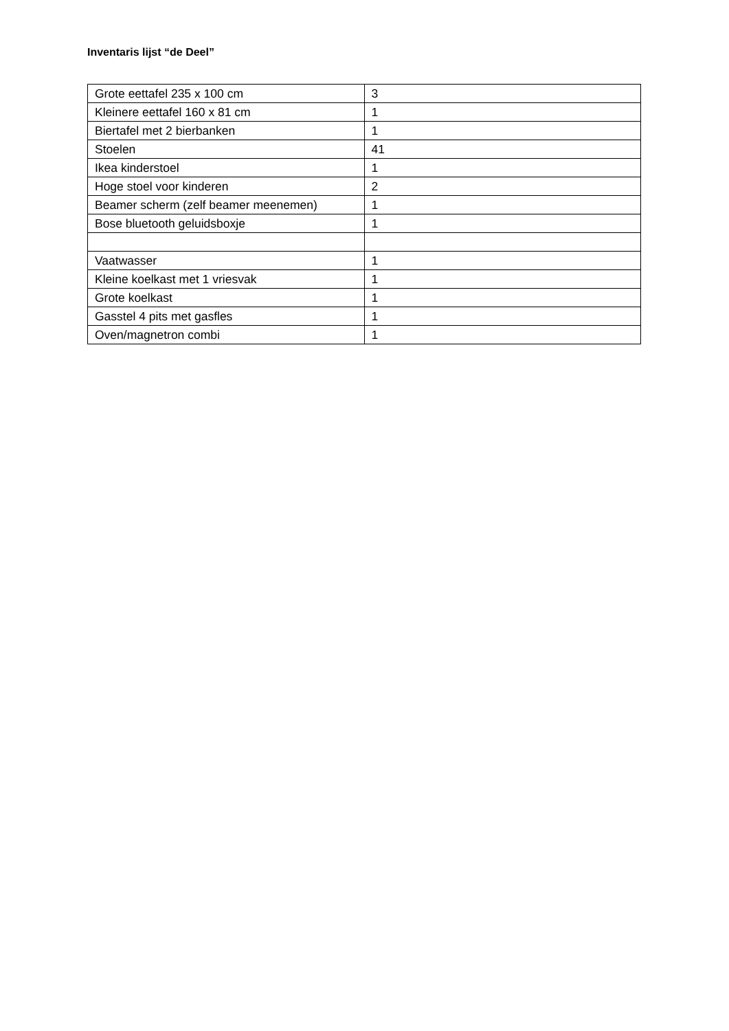Inventaris lijst “de Deel”
| Grote eettafel 235 x 100 cm | 3 |
| Kleinere eettafel 160 x 81 cm | 1 |
| Biertafel met 2 bierbanken | 1 |
| Stoelen | 41 |
| Ikea kinderstoel | 1 |
| Hoge stoel voor kinderen | 2 |
| Beamer scherm (zelf beamer meenemen) | 1 |
| Bose bluetooth geluidsboxje | 1 |
| Vaatwasser | 1 |
| Kleine koelkast met 1 vriesvak | 1 |
| Grote koelkast | 1 |
| Gasstel 4 pits met gasfles | 1 |
| Oven/magnetron combi | 1 |